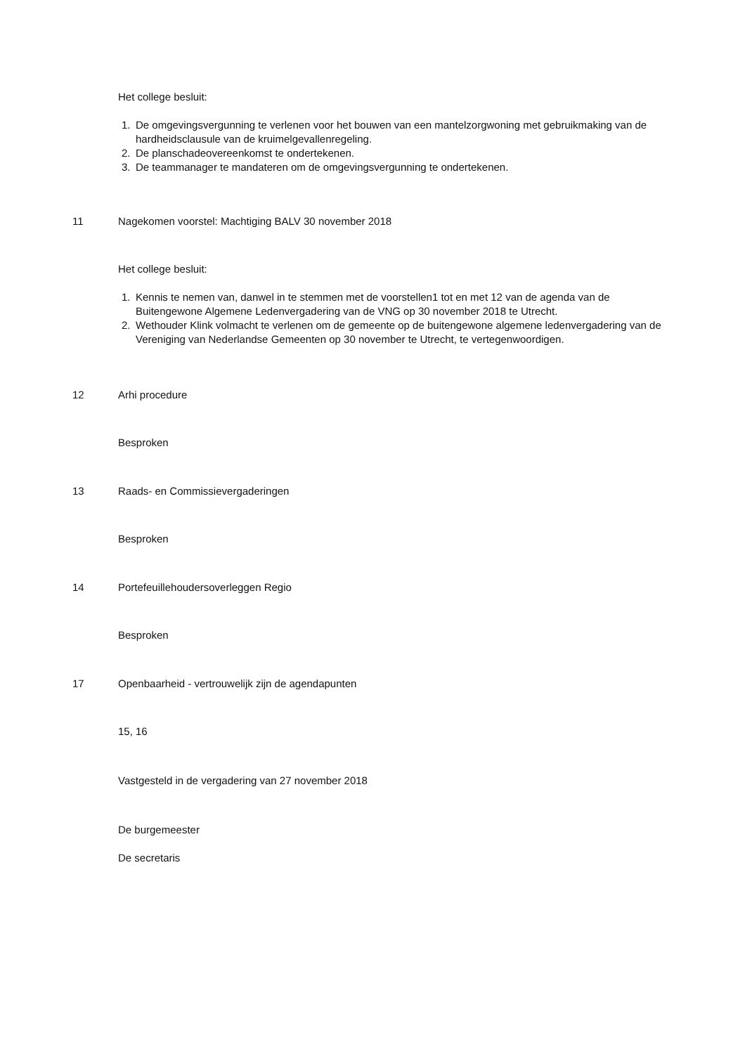Het college besluit:
1. De omgevingsvergunning te verlenen voor het bouwen van een mantelzorgwoning met gebruikmaking van de hardheidsclausule van de kruimelgevallenregeling.
2. De planschadeovereenkomst te ondertekenen.
3. De teammanager te mandateren om de omgevingsvergunning te ondertekenen.
11 Nagekomen voorstel: Machtiging BALV 30 november 2018
Het college besluit:
1. Kennis te nemen van, danwel in te stemmen met de voorstellen1 tot en met 12 van de agenda van de Buitengewone Algemene Ledenvergadering van de VNG op 30 november 2018 te Utrecht.
2. Wethouder Klink volmacht te verlenen om de gemeente op de buitengewone algemene ledenvergadering van de Vereniging van Nederlandse Gemeenten op 30 november te Utrecht, te vertegenwoordigen.
12 Arhi procedure
Besproken
13 Raads- en Commissievergaderingen
Besproken
14 Portefeuillehoudersoverleggen Regio
Besproken
17 Openbaarheid - vertrouwelijk zijn de agendapunten
15, 16
Vastgesteld in de vergadering van 27 november 2018
De burgemeester
De secretaris